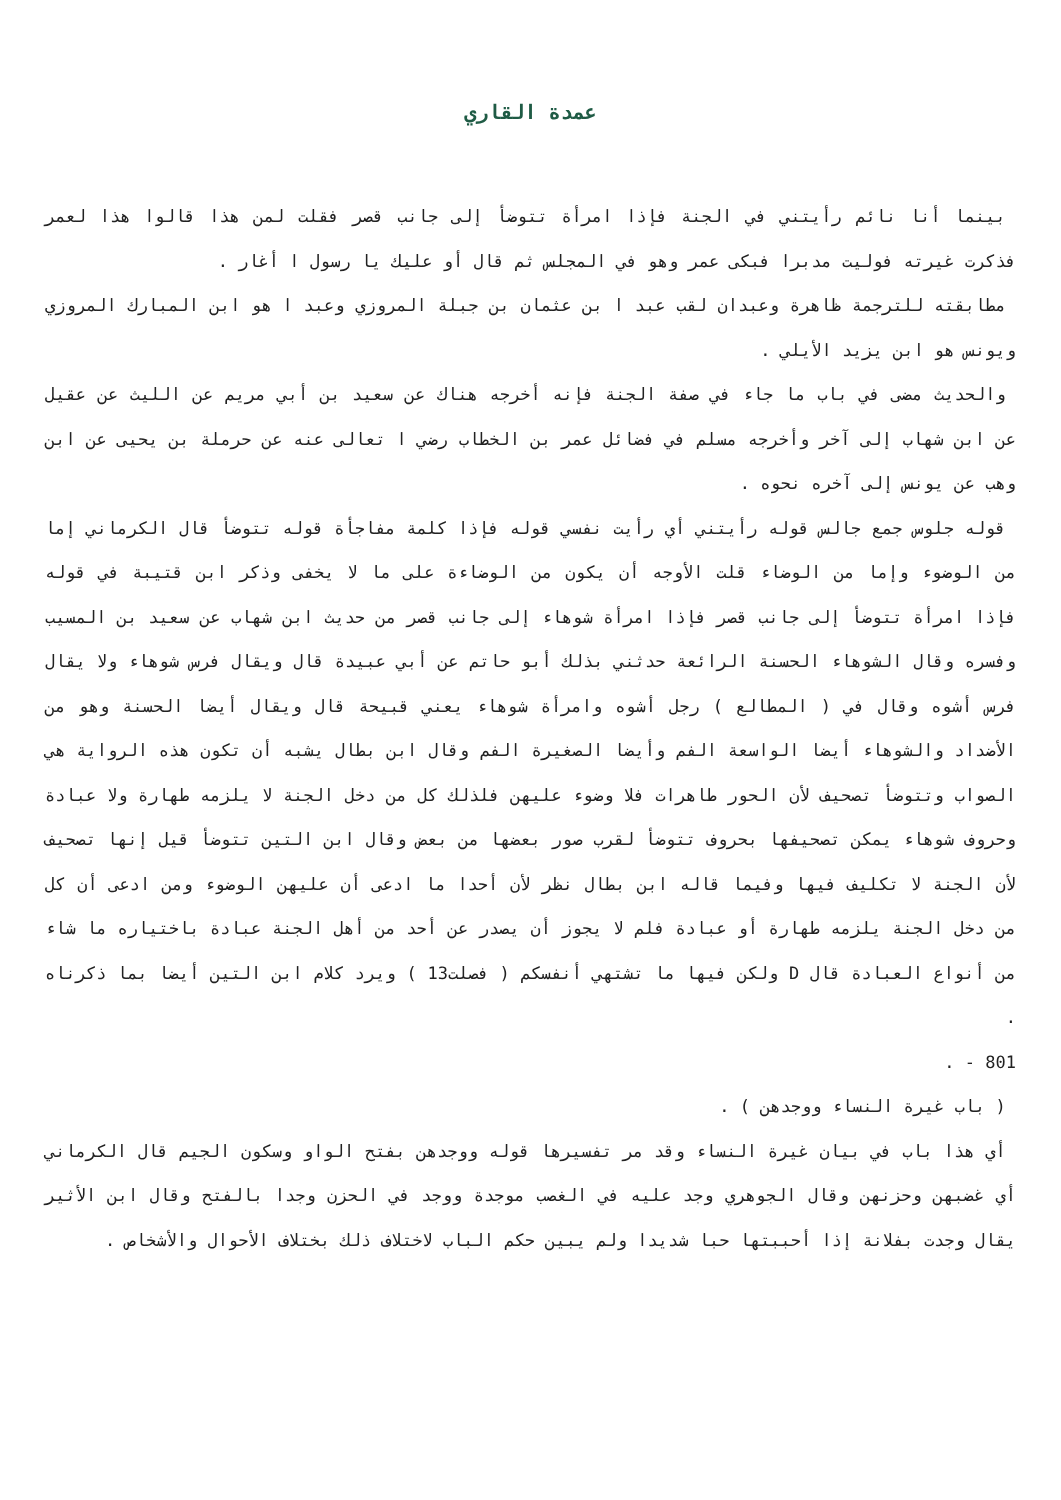عمدة القاري
بينما أنا نائم رأيتني في الجنة فإذا امرأة تتوضأ إلى جانب قصر فقلت لمن هذا قالوا هذا لعمر فذكرت غيرته فوليت مدبرا فبكى عمر وهو في المجلس ثم قال أو عليك يا رسول ا أغار .
مطابقته للترجمة ظاهرة وعبدان لقب عبد ا بن عثمان بن جبلة المروزي وعبد ا هو ابن المبارك المروزي ويونس هو ابن يزيد الأيلي .
والحديث مضى في باب ما جاء في صفة الجنة فإنه أخرجه هناك عن سعيد بن أبي مريم عن الليث عن عقيل عن ابن شهاب إلى آخر وأخرجه مسلم في فضائل عمر بن الخطاب رضي ا تعالى عنه عن حرملة بن يحيى عن ابن وهب عن يونس إلى آخره نحوه .
قوله جلوس جمع جالس قوله رأيتني أي رأيت نفسي قوله فإذا كلمة مفاجأة قوله تتوضأ قال الكرماني إما من الوضوء وإما من الوضاء قلت الأوجه أن يكون من الوضاءة على ما لا يخفى وذكر ابن قتيبة في قوله فإذا امرأة تتوضأ إلى جانب قصر فإذا امرأة شوهاء إلى جانب قصر من حديث ابن شهاب عن سعيد بن المسيب وفسره وقال الشوهاء الحسنة الرائعة حدثني بذلك أبو حاتم عن أبي عبيدة قال ويقال فرس شوهاء ولا يقال فرس أشوه وقال في ( المطالع ) رجل أشوه وامرأة شوهاء يعني قبيحة قال ويقال أيضا الحسنة وهو من الأضداد والشوهاء أيضا الواسعة الفم وأيضا الصغيرة الفم وقال ابن بطال يشبه أن تكون هذه الرواية هي الصواب وتتوضأ تصحيف لأن الحور طاهرات فلا وضوء عليهن فلذلك كل من دخل الجنة لا يلزمه طهارة ولا عبادة وحروف شوهاء يمكن تصحيفها بحروف تتوضأ لقرب صور بعضها من بعض وقال ابن التين تتوضأ قيل إنها تصحيف لأن الجنة لا تكليف فيها وفيما قاله ابن بطال نظر لأن أحدا ما ادعى أن عليهن الوضوء ومن ادعى أن كل من دخل الجنة يلزمه طهارة أو عبادة فلم لا يجوز أن يصدر عن أحد من أهل الجنة عبادة باختياره ما شاء من أنواع العبادة قال D ولكن فيها ما تشتهي أنفسكم ( فصلت13 ) ويرد كلام ابن التين أيضا بما ذكرناه .
801 - .
( باب غيرة النساء ووجدهن ) .
أي هذا باب في بيان غيرة النساء وقد مر تفسيرها قوله ووجدهن بفتح الواو وسكون الجيم قال الكرماني أي غضبهن وحزنهن وقال الجوهري وجد عليه في الغصب موجدة ووجد في الحزن وجدا بالفتح وقال ابن الأثير يقال وجدت بفلانة إذا أحببتها حبا شديدا ولم يبين حكم الباب لاختلاف ذلك بختلاف الأحوال والأشخاص .